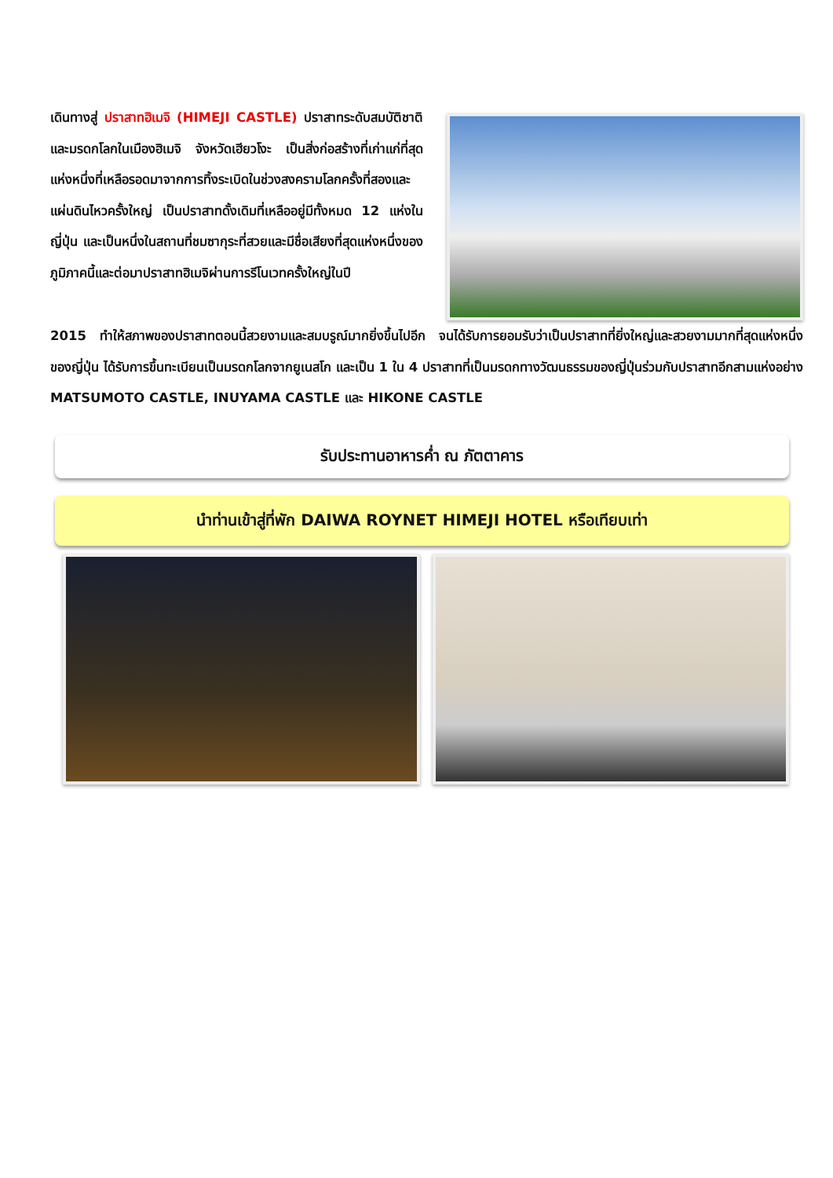เดินทางสู่ ปราสาทฮิเมจิ (HIMEJI CASTLE) ปราสาทระดับสมบัติชาติและมรดกโลกในเมืองฮิเมจิ จังหวัดเฮียวโงะ เป็นสิ่งก่อสร้างที่เก่าแก่ที่สุดแห่งหนึ่งที่เหลือรอดมาจากการทิ้งระเบิดในช่วงสงครามโลกครั้งที่สองและแผ่นดินไหวครั้งใหญ่ เป็นปราสาทดั้งเดิมที่เหลืออยู่มีทั้งหมด 12 แห่งในญี่ปุ่น และเป็นหนึ่งในสถานที่ชมซากุระที่สวยและมีชื่อเสียงที่สุดแห่งหนึ่งของภูมิภาคนี้และต่อมาปราสาทฮิเมจิผ่านการรีโนเวทครั้งใหญ่ในปี
2015 ทำให้สภาพของปราสาทตอนนี้สวยงามและสมบรูณ์มากยิ่งขึ้นไปอีก จนได้รับการยอมรับว่าเป็นปราสาทที่ยิ่งใหญ่และสวยงามมากที่สุดแห่งหนึ่งของญี่ปุ่น ได้รับการขึ้นทะเบียนเป็นมรดกโลกจากยูเนสโก และเป็น 1 ใน 4 ปราสาทที่เป็นมรดกทางวัฒนธรรมของญี่ปุ่นร่วมกับปราสาทอีกสามแห่งอย่าง MATSUMOTO CASTLE, INUYAMA CASTLE และ HIKONE CASTLE
รับประทานอาหารค่ำ ณ ภัตตาคาร
นำท่านเข้าสู่ที่พัก DAIWA ROYNET HIMEJI HOTEL หรือเทียบเท่า